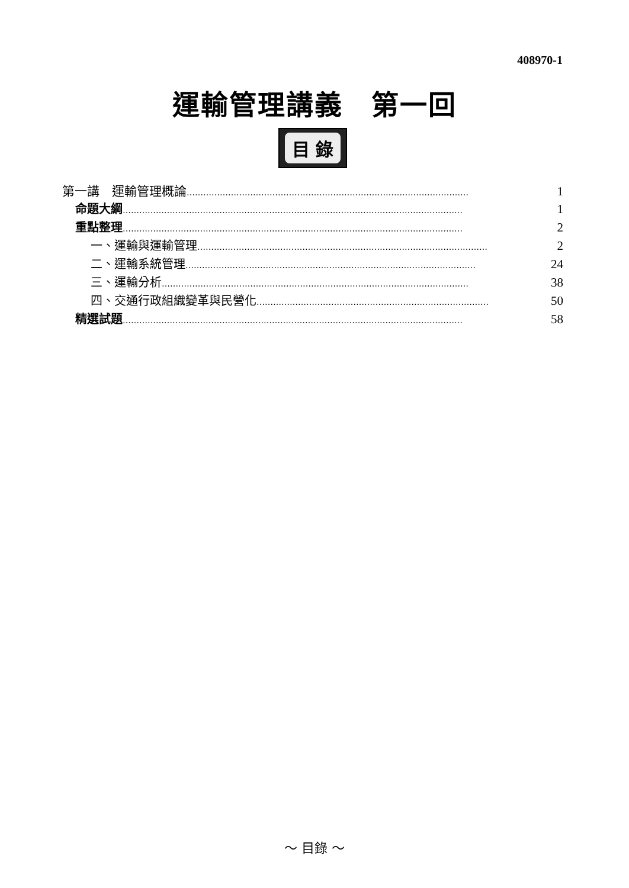408970-1
運輸管理講義　第一回
目 錄
第一講　運輸管理概論 ………………………………………………………………………………………… 1
命題大綱 …………………………………………………………………………………………………………… 1
重點整理 …………………………………………………………………………………………………………… 2
一、運輸與運輸管理 …………………………………………………………………………………………… 2
二、運輸系統管理 …………………………………………………………………………………………… 24
三、運輸分析 ………………………………………………………………………………………………… 38
四、交通行政組織變革與民營化 ………………………………………………………………………… 50
精選試題 …………………………………………………………………………………………………………… 58
～ 目錄 ～